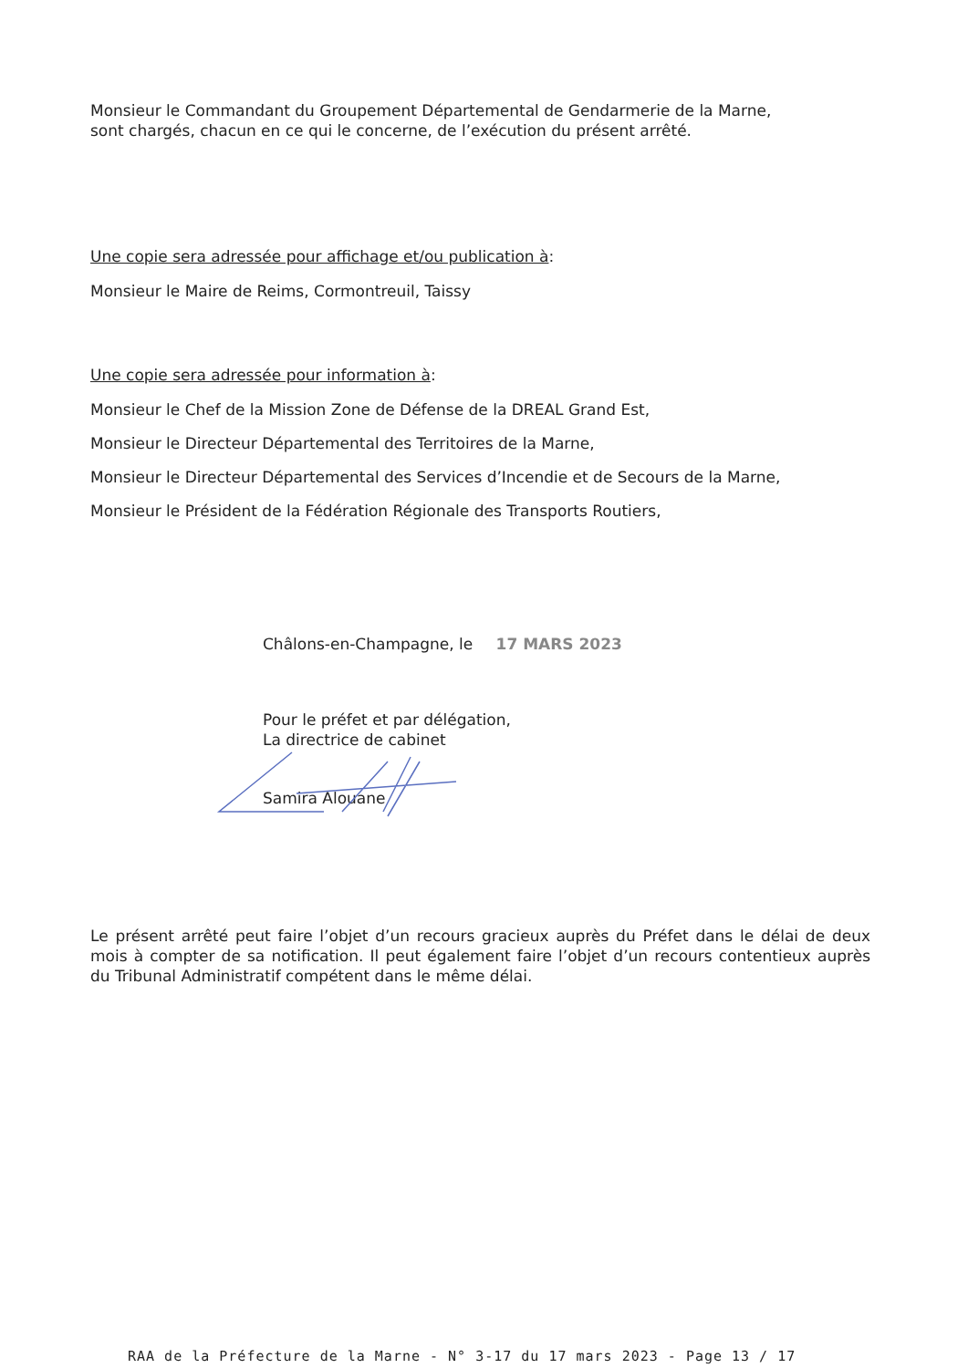Monsieur le Commandant du Groupement Départemental de Gendarmerie de la Marne,
sont chargés, chacun en ce qui le concerne, de l’exécution du présent arrêté.
Une copie sera adressée pour affichage et/ou publication à:
Monsieur le Maire de Reims, Cormontreuil, Taissy
Une copie sera adressée pour information à:
Monsieur le Chef de la Mission Zone de Défense de la DREAL Grand Est,
Monsieur le Directeur Départemental des Territoires de la Marne,
Monsieur le Directeur Départemental des Services d’Incendie et de Secours de la Marne,
Monsieur le Président de la Fédération Régionale des Transports Routiers,
Châlons-en-Champagne, le 17 MARS 2023
Pour le préfet et par délégation,
La directrice de cabinet
Samira Alouane
Le présent arrêté peut faire l’objet d’un recours gracieux auprès du Préfet dans le délai de deux mois à compter de sa notification. Il peut également faire l’objet d’un recours contentieux auprès du Tribunal Administratif compétent dans le même délai.
RAA de la Préfecture de la Marne - N° 3-17 du 17 mars 2023 - Page 13 / 17